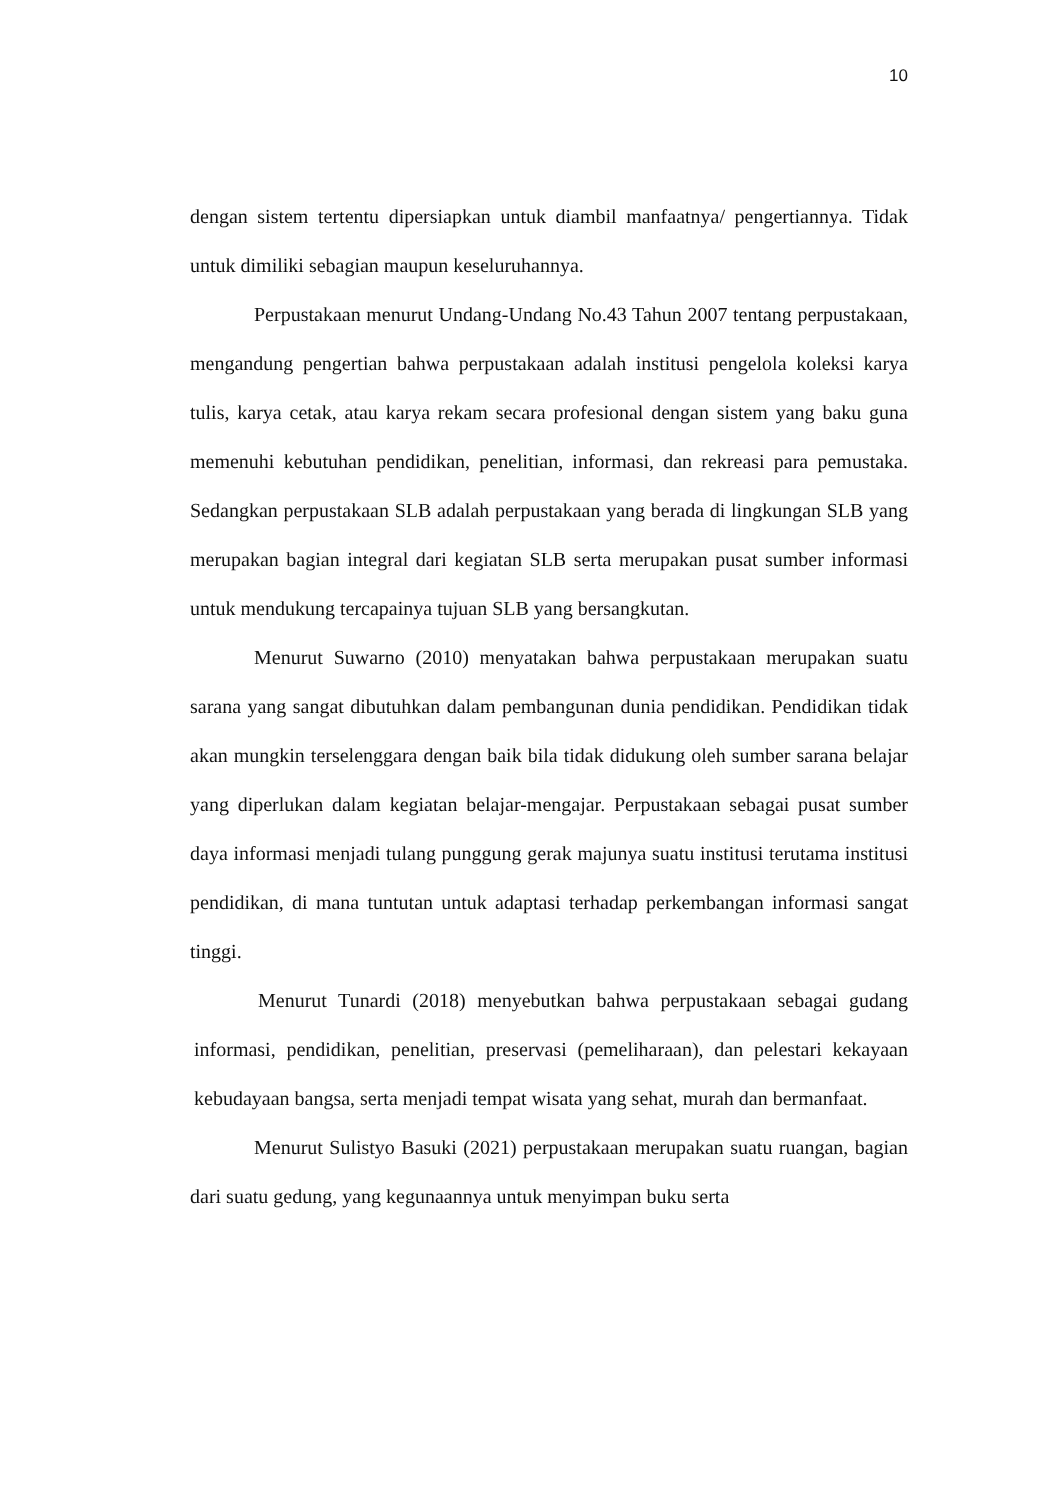10
dengan sistem tertentu dipersiapkan untuk diambil manfaatnya/ pengertiannya. Tidak untuk dimiliki sebagian maupun keseluruhannya.
Perpustakaan menurut Undang-Undang No.43 Tahun 2007 tentang perpustakaan, mengandung pengertian bahwa perpustakaan adalah institusi pengelola koleksi karya tulis, karya cetak, atau karya rekam secara profesional dengan sistem yang baku guna memenuhi kebutuhan pendidikan, penelitian, informasi, dan rekreasi para pemustaka. Sedangkan perpustakaan SLB adalah perpustakaan yang berada di lingkungan SLB yang merupakan bagian integral dari kegiatan SLB serta merupakan pusat sumber informasi untuk mendukung tercapainya tujuan SLB yang bersangkutan.
Menurut Suwarno (2010) menyatakan bahwa perpustakaan merupakan suatu sarana yang sangat dibutuhkan dalam pembangunan dunia pendidikan. Pendidikan tidak akan mungkin terselenggara dengan baik bila tidak didukung oleh sumber sarana belajar yang diperlukan dalam kegiatan belajar-mengajar. Perpustakaan sebagai pusat sumber daya informasi menjadi tulang punggung gerak majunya suatu institusi terutama institusi pendidikan, di mana tuntutan untuk adaptasi terhadap perkembangan informasi sangat tinggi.
Menurut Tunardi (2018) menyebutkan bahwa perpustakaan sebagai gudang informasi, pendidikan, penelitian, preservasi (pemeliharaan), dan pelestari kekayaan kebudayaan bangsa, serta menjadi tempat wisata yang sehat, murah dan bermanfaat.
Menurut Sulistyo Basuki (2021) perpustakaan merupakan suatu ruangan, bagian dari suatu gedung, yang kegunaannya untuk menyimpan buku serta